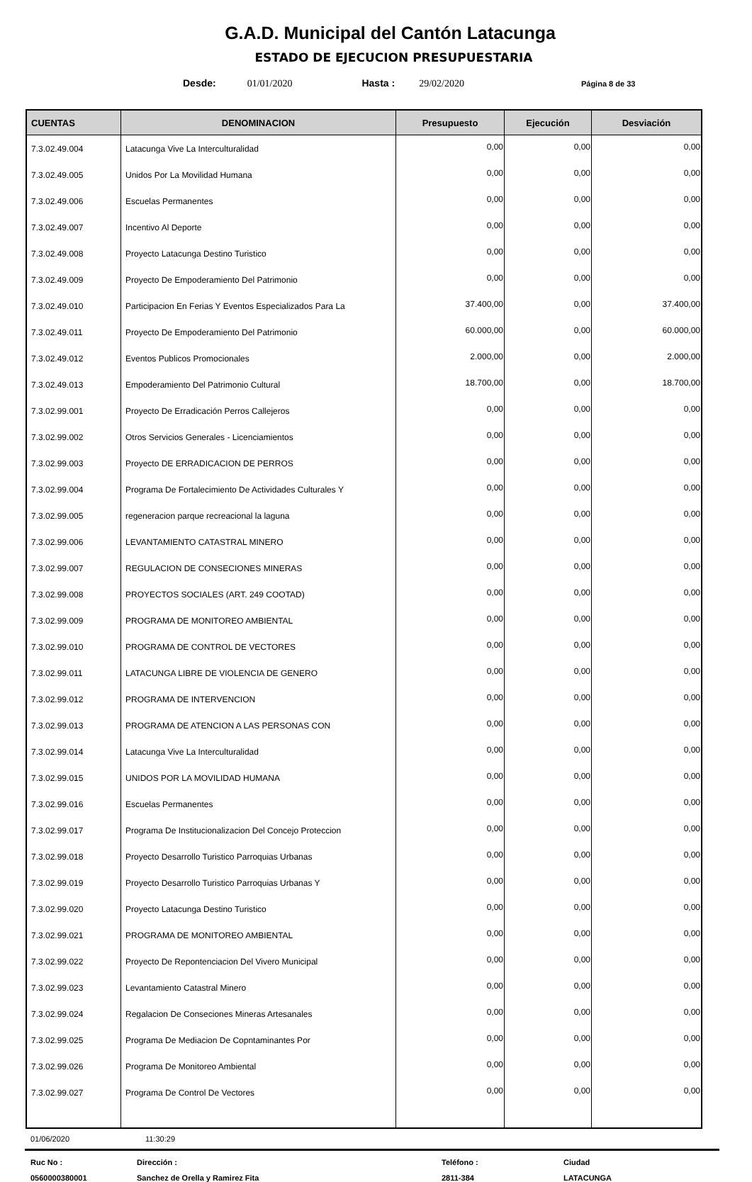G.A.D. Municipal del Cantón Latacunga
ESTADO DE EJECUCION PRESUPUESTARIA
Desde: 01/01/2020 Hasta : 29/02/2020 Página 8 de 33
| CUENTAS | DENOMINACION | Presupuesto | Ejecución | Desviación |
| --- | --- | --- | --- | --- |
| 7.3.02.49.004 | Latacunga Vive La Interculturalidad | 0,00 | 0,00 | 0,00 |
| 7.3.02.49.005 | Unidos Por La Movilidad Humana | 0,00 | 0,00 | 0,00 |
| 7.3.02.49.006 | Escuelas Permanentes | 0,00 | 0,00 | 0,00 |
| 7.3.02.49.007 | Incentivo Al Deporte | 0,00 | 0,00 | 0,00 |
| 7.3.02.49.008 | Proyecto Latacunga Destino Turistico | 0,00 | 0,00 | 0,00 |
| 7.3.02.49.009 | Proyecto De Empoderamiento Del Patrimonio | 0,00 | 0,00 | 0,00 |
| 7.3.02.49.010 | Participacion En Ferias Y Eventos Especializados Para La | 37.400,00 | 0,00 | 37.400,00 |
| 7.3.02.49.011 | Proyecto De Empoderamiento Del Patrimonio | 60.000,00 | 0,00 | 60.000,00 |
| 7.3.02.49.012 | Eventos Publicos Promocionales | 2.000,00 | 0,00 | 2.000,00 |
| 7.3.02.49.013 | Empoderamiento Del Patrimonio Cultural | 18.700,00 | 0,00 | 18.700,00 |
| 7.3.02.99.001 | Proyecto De Erradicación Perros Callejeros | 0,00 | 0,00 | 0,00 |
| 7.3.02.99.002 | Otros Servicios Generales - Licenciamientos | 0,00 | 0,00 | 0,00 |
| 7.3.02.99.003 | Proyecto DE ERRADICACION DE PERROS | 0,00 | 0,00 | 0,00 |
| 7.3.02.99.004 | Programa De Fortalecimiento De Actividades Culturales Y | 0,00 | 0,00 | 0,00 |
| 7.3.02.99.005 | regeneracion parque recreacional la laguna | 0,00 | 0,00 | 0,00 |
| 7.3.02.99.006 | LEVANTAMIENTO CATASTRAL MINERO | 0,00 | 0,00 | 0,00 |
| 7.3.02.99.007 | REGULACION DE CONSECIONES MINERAS | 0,00 | 0,00 | 0,00 |
| 7.3.02.99.008 | PROYECTOS SOCIALES (ART. 249 COOTAD) | 0,00 | 0,00 | 0,00 |
| 7.3.02.99.009 | PROGRAMA DE MONITOREO AMBIENTAL | 0,00 | 0,00 | 0,00 |
| 7.3.02.99.010 | PROGRAMA DE CONTROL DE VECTORES | 0,00 | 0,00 | 0,00 |
| 7.3.02.99.011 | LATACUNGA LIBRE DE VIOLENCIA DE GENERO | 0,00 | 0,00 | 0,00 |
| 7.3.02.99.012 | PROGRAMA DE INTERVENCION | 0,00 | 0,00 | 0,00 |
| 7.3.02.99.013 | PROGRAMA DE ATENCION A LAS PERSONAS CON | 0,00 | 0,00 | 0,00 |
| 7.3.02.99.014 | Latacunga Vive La Interculturalidad | 0,00 | 0,00 | 0,00 |
| 7.3.02.99.015 | UNIDOS POR LA MOVILIDAD HUMANA | 0,00 | 0,00 | 0,00 |
| 7.3.02.99.016 | Escuelas Permanentes | 0,00 | 0,00 | 0,00 |
| 7.3.02.99.017 | Programa De Institucionalizacion Del Concejo Proteccion | 0,00 | 0,00 | 0,00 |
| 7.3.02.99.018 | Proyecto Desarrollo Turistico Parroquias Urbanas | 0,00 | 0,00 | 0,00 |
| 7.3.02.99.019 | Proyecto Desarrollo Turistico Parroquias Urbanas Y | 0,00 | 0,00 | 0,00 |
| 7.3.02.99.020 | Proyecto Latacunga Destino Turistico | 0,00 | 0,00 | 0,00 |
| 7.3.02.99.021 | PROGRAMA DE MONITOREO AMBIENTAL | 0,00 | 0,00 | 0,00 |
| 7.3.02.99.022 | Proyecto De Repontenciacion Del Vivero Municipal | 0,00 | 0,00 | 0,00 |
| 7.3.02.99.023 | Levantamiento Catastral Minero | 0,00 | 0,00 | 0,00 |
| 7.3.02.99.024 | Regalacion De Conseciones Mineras Artesanales | 0,00 | 0,00 | 0,00 |
| 7.3.02.99.025 | Programa De Mediacion De Copntaminantes Por | 0,00 | 0,00 | 0,00 |
| 7.3.02.99.026 | Programa De Monitoreo Ambiental | 0,00 | 0,00 | 0,00 |
| 7.3.02.99.027 | Programa De Control De Vectores | 0,00 | 0,00 | 0,00 |
01/06/2020 11:30:29
Ruc No : Dirección : Teléfono : Ciudad 0560000380001 Sanchez de Orella y Ramirez Fita 2811-384 LATACUNGA